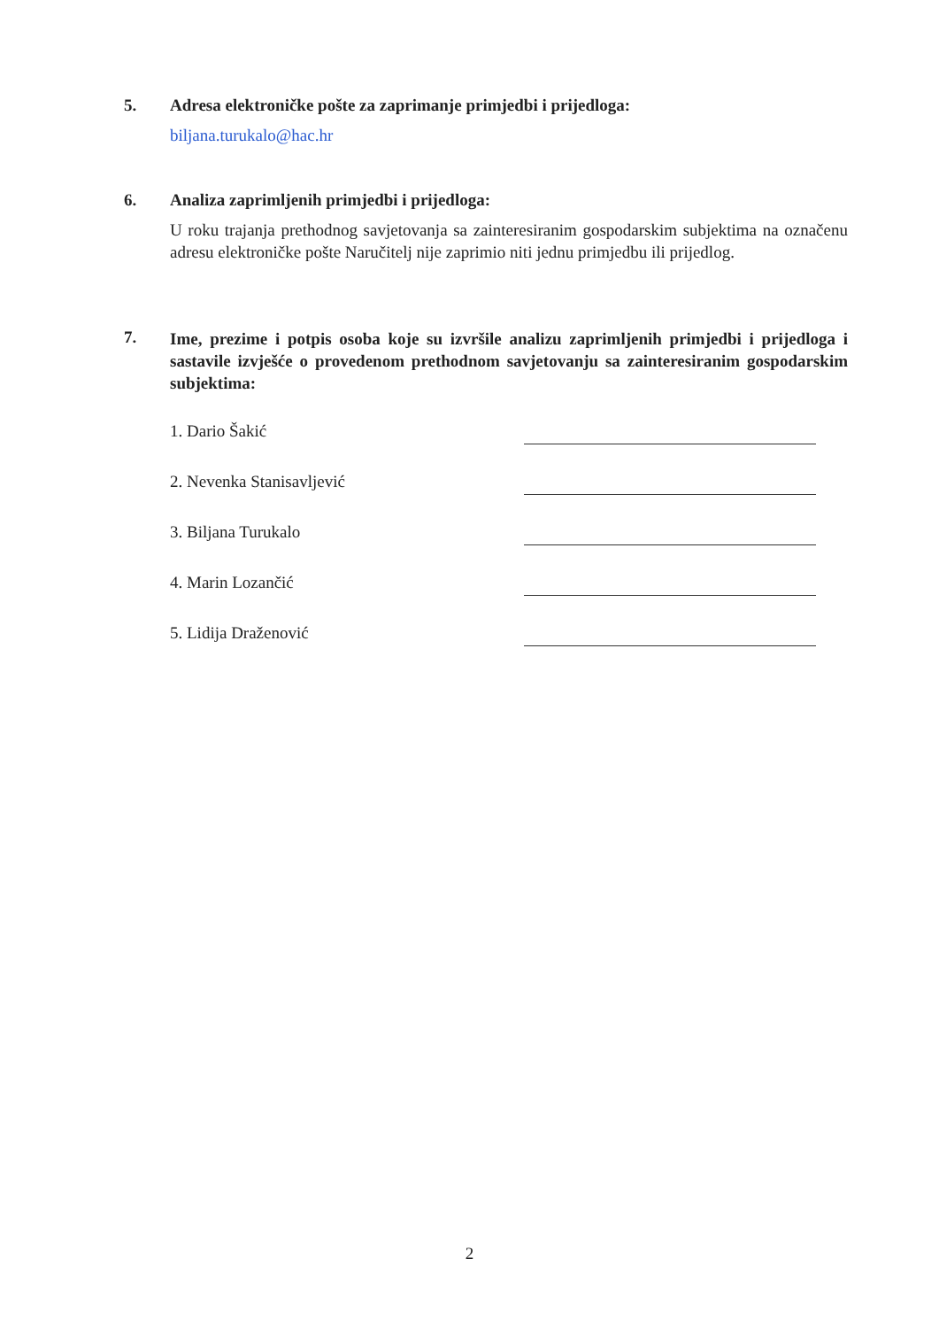5. Adresa elektroničke pošte za zaprimanje primjedbi i prijedloga:
biljana.turukalo@hac.hr
6. Analiza zaprimljenih primjedbi i prijedloga:
U roku trajanja prethodnog savjetovanja sa zainteresiranim gospodarskim subjektima na označenu adresu elektroničke pošte Naručitelj nije zaprimio niti jednu primjedbu ili prijedlog.
7.
Ime, prezime i potpis osoba koje su izvršile analizu zaprimljenih primjedbi i prijedloga i sastavile izvješće o provedenom prethodnom savjetovanju sa zainteresiranim gospodarskim subjektima:
1. Dario Šakić
2. Nevenka Stanisavljević
3. Biljana Turukalo
4. Marin Lozančić
5. Lidija Draženović
2